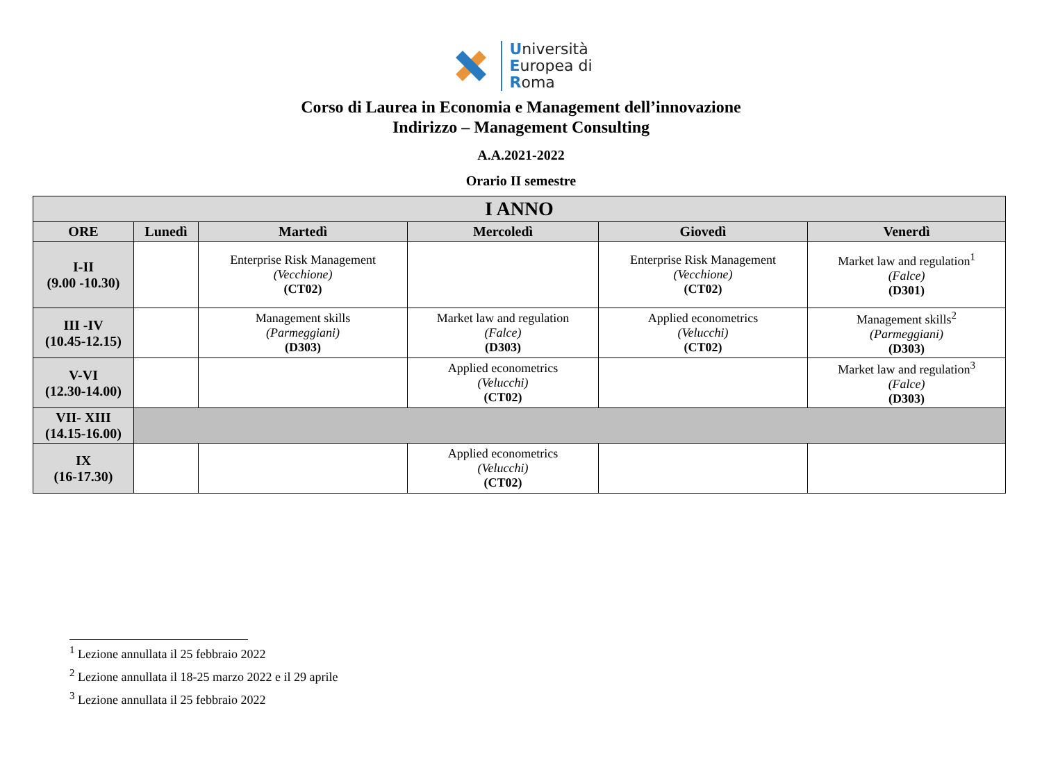Università
Europea di
Roma
Corso di Laurea in Economia e Management dell’innovazione
Indirizzo – Management Consulting
A.A.2021-2022
Orario II semestre
| I ANNO | | | | | |
| --- | --- | --- | --- | --- | --- |
| ORE | Lunedì | Martedì | Mercoledì | Giovedì | Venerdì |
| I-II (9.00 -10.30) | | Enterprise Risk Management (Vecchione) (CT02) | | Enterprise Risk Management (Vecchione) (CT02) | Market law and regulation<sup>1</sup> (Falce) (D301) |
| III -IV (10.45-12.15) | | Management skills (Parmeggiani) (D303) | Market law and regulation (Falce) (D303) | Applied econometrics (Velucchi) (CT02) | Management skills<sup>2</sup> (Parmeggiani) (D303) |
| V-VI (12.30-14.00) | | | Applied econometrics (Velucchi) (CT02) | | Market law and regulation<sup>3</sup> (Falce) (D303) |
| VII- XIII (14.15-16.00) | | | | | |
| IX (16-17.30) | | | Applied econometrics (Velucchi) (CT02) | | |
<sup>1</sup> Lezione annullata il 25 febbraio 2022
<sup>2</sup> Lezione annullata il 18-25 marzo 2022 e il 29 aprile
<sup>3</sup> Lezione annullata il 25 febbraio 2022